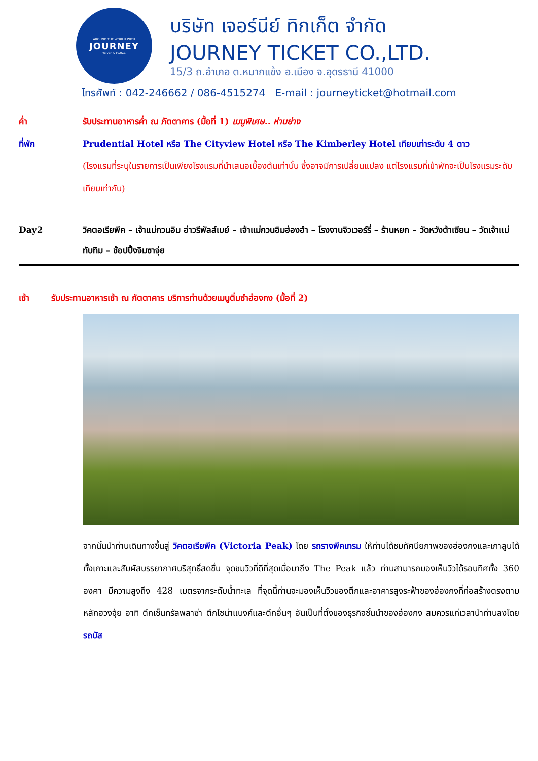AROUND THE WORLD WITH
JOURNEY
Ticket & Coffee
บริษัท เจอร์นีย์ ทิกเก็ต จำกัด
JOURNEY TICKET CO.,LTD.
15/3 ถ.อำเภอ ต.หมากแข้ง อ.เมือง จ.อุดรธานี 41000
โทรศัพท์ : 042-246662 / 086-4515274 E-mail : journeyticket@hotmail.com
ค่ำ รับประทานอาหารค่ำ ณ ภัตตาคาร (มื้อที่ 1) เมนูพิเศษ.. ห่านย่าง
ที่พัก Prudential Hotel หรือ The Cityview Hotel หรือ The Kimberley Hotel เทียบเท่าระดับ 4 ดาว
(โรงแรมที่ระบุในรายการเป็นเพียงโรงแรมที่นำเสนอเบื้องต้นเท่านั้น ซึ่งอาจมีการเปลี่ยนแปลง แต่โรงแรมที่เข้าพักจะเป็นโรงแรมระดับเทียบเท่ากัน)
Day2 วิคตอเรียพีค – เจ้าแม่กวนอิม อ่าวรีพัลส์เบย์ – เจ้าแม่กวนอิมฮ่องฮำ – โรงงานจิวเวอร์รี่ – ร้านหยก – วัดหวังต้าเซียน – วัดเจ้าแม่ทับทิม – ช้อปปิ้งจิมซาจุ่ย
เช้า รับประทานอาหารเช้า ณ ภัตตาคาร บริการท่านด้วยเมนูติ่มซำฮ่องกง (มื้อที่ 2)
จากนั้นนำท่านเดินทางขึ้นสู่ วิคตอเรียพีค (Victoria Peak) โดย รถรางพีคเทรม ให้ท่านได้ชมทัศนียภาพของฮ่องกงและเกาลูนได้ทั้งเกาะและสัมผัสบรรยากาศบริสุทธิ์สดชื่น จุดชมวิวที่ดีที่สุดเมื่อมาถึง The Peak แล้ว ท่านสามารถมองเห็นวิวได้รอบทิศทั้ง 360 องศา มีความสูงถึง 428 เมตรจากระดับน้ำทะเล ที่จุดนี้ท่านจะมองเห็นวิวของตึกและอาคารสูงระฟ้าของฮ่องกงที่ก่อสร้างตรงตามหลักฮวงจุ้ย อาทิ ตึกเซ็นทรัลพลาซ่า ตึกไชน่าแบงค์และตึกอื่นๆ อันเป็นที่ตั้งของธุรกิจชั้นนำของฮ่องกง สมควรแก่เวลานำท่านลงโดย รถบัส